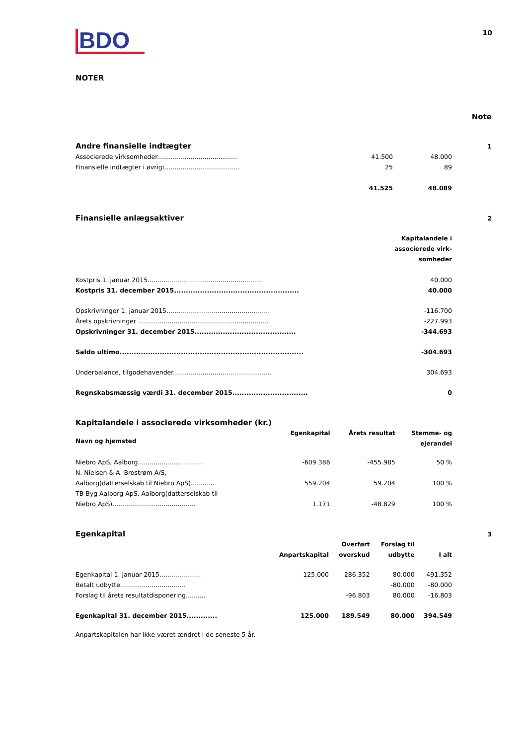BDO
10
NOTER
Note
| Andre finansielle indtægter | | | 1 |
| Associerede virksomheder......................................... | 41.500 | 48.000 | |
| Finansielle indtægter i øvrigt...................................... | 25 | 89 | |
| | 41.525 | 48.089 | |
| Finansielle anlægsaktiver | | 2 |
| | Kapitalandele i associerede virk- somheder | |
| Kostpris 1. januar 2015.......................................................... | 40.000 | |
| Kostpris 31. december 2015..................................................... | 40.000 | |
| Opskrivninger 1. januar 2015.................................................... | -116.700 | |
| Årets opskrivninger .................................................................. | -227.993 | |
| Opskrivninger 31. december 2015........................................... | -344.693 | |
| Saldo ultimo.............................................................................. | -304.693 | |
| Underbalance, tilgodehavender.................................................. | 304.693 | |
| Regnskabsmæssig værdi 31. december 2015................................ | 0 | |
| Kapitalandele i associerede virksomheder (kr.) | | | |
| Navn og hjemsted | Egenkapital | Årets resultat | Stemme- og ejerandel |
| Niebro ApS, Aalborg.................................. | -609.386 | -455.985 | 50 % |
| N. Nielsen & A. Brostrøm A/S, Aalborg(datterselskab til Niebro ApS)............ | 559.204 | 59.204 | 100 % |
| TB Byg Aalborg ApS, Aalborg(datterselskab til Niebro ApS).......................................... | 1.171 | -48.829 | 100 % |
| Egenkapital | | | | | 3 |
| | Anpartskapital | Overført overskud | Forslag til udbytte | I alt | |
| Egenkapital 1. januar 2015..................... | 125.000 | 286.352 | 80.000 | 491.352 | |
| Betalt udbytte................................. | | | -80.000 | -80.000 | |
| Forslag til årets resultatdisponering.......... | | -96.803 | 80.000 | -16.803 | |
| Egenkapital 31. december 2015............. | 125.000 | 189.549 | 80.000 | 394.549 | |
Anpartskapitalen har ikke været ændret i de seneste 5 år.